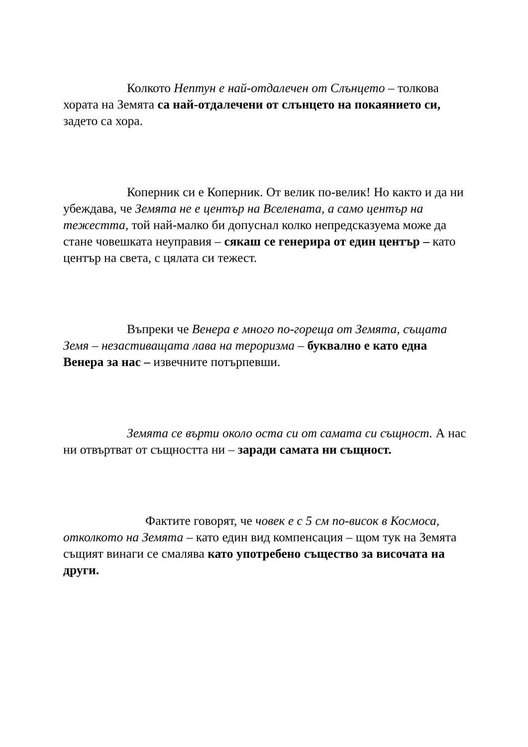Колкото Нептун е най-отдалечен от Слънцето – толкова хората на Земята са най-отдалечени от слънцето на покаянието си, задето са хора.
Коперник си е Коперник. От велик по-велик! Но както и да ни убеждава, че Земята не е център на Вселената, а само център на тежестта, той най-малко би допуснал колко непредсказуема може да стане човешката неуправия – сякаш се генерира от един център – като център на света, с цялата си тежест.
Въпреки че Венера е много по-гореща от Земята, същата Земя – незастиващата лава на тероризма – буквално е като една Венера за нас – извечните потърпевши.
Земята се върти около оста си от самата си същност. А нас ни отвъртват от същността ни – заради самата ни същност.
Фактите говорят, че човек е с 5 см по-висок в Космоса, отколкото на Земята – като един вид компенсация – щом тук на Земята същият винаги се смалява като употребено същество за височата на други.